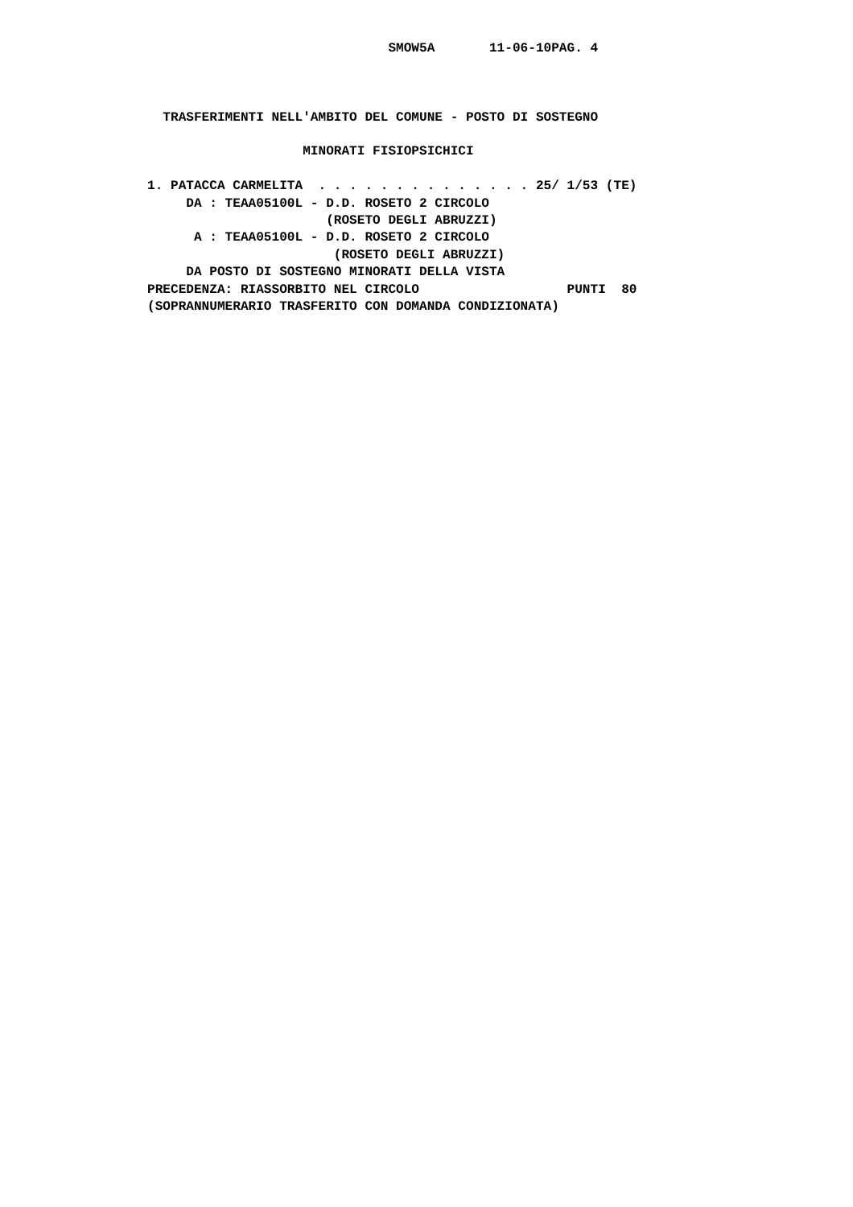SMOW5A       11-06-10PAG. 4



  TRASFERIMENTI NELL'AMBITO DEL COMUNE - POSTO DI SOSTEGNO

                    MINORATI FISIOPSICHICI

1. PATACCA CARMELITA  . . . . . . . . . . . . . . 25/ 1/53 (TE)
     DA : TEAA05100L - D.D. ROSETO 2 CIRCOLO
                       (ROSETO DEGLI ABRUZZI)
      A : TEAA05100L - D.D. ROSETO 2 CIRCOLO
                        (ROSETO DEGLI ABRUZZI)
     DA POSTO DI SOSTEGNO MINORATI DELLA VISTA
PRECEDENZA: RIASSORBITO NEL CIRCOLO                   PUNTI  80
(SOPRANNUMERARIO TRASFERITO CON DOMANDA CONDIZIONATA)